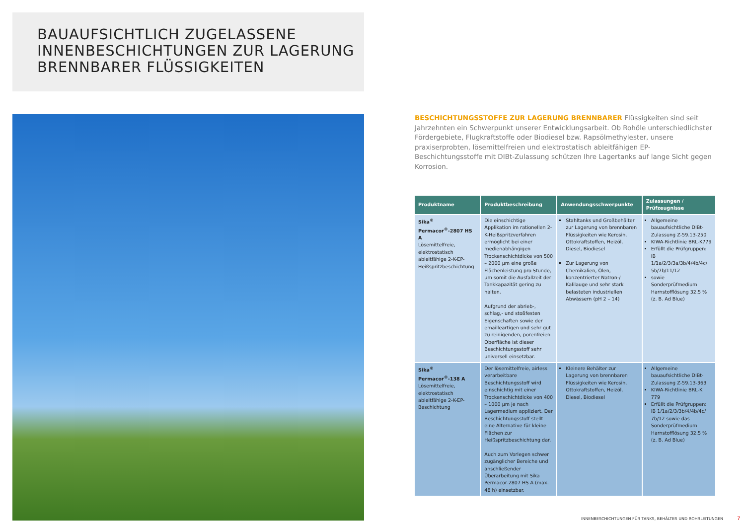BAUAUFSICHTLICH ZUGELASSENE
INNENBESCHICHTUNGEN ZUR LAGERUNG
BRENNBARER FLÜSSIGKEITEN
BESCHICHTUNGSSTOFFE ZUR LAGERUNG BRENNBARER Flüssigkeiten sind seit Jahrzehnten ein Schwerpunkt unserer Entwicklungsarbeit. Ob Rohöle unterschiedlichster Fördergebiete, Flugkraftstoffe oder Biodiesel bzw. Rapsölmethylester, unsere praxiserprobten, lösemittelfreien und elektrostatisch ableitfähigen EP-Beschichtungsstoffe mit DIBt-Zulassung schützen Ihre Lagertanks auf lange Sicht gegen Korrosion.
| Produktname | Produktbeschreibung | Anwendungsschwerpunkte | Zulassungen / Prüfzeugnisse |
| --- | --- | --- | --- |
| Sika<sup>®</sup> Permacor<sup>®</sup>-2807 HS A Lösemittelfreie, elektrostatisch ableitfähige 2-K-EP-Heißspritzbeschichtung | Die einschichtige Applikation im rationellen 2-K-Heißspritzverfahren ermöglicht bei einer medienabhängigen Trockenschichtdicke von 500 – 2000 µm eine große Flächenleistung pro Stunde, um somit die Ausfallzeit der Tankkapazität gering zu halten. Aufgrund der abrieb-, schlag,- und stoßfesten Eigenschaften sowie der emailleartigen und sehr gut zu reinigenden, porenfreien Oberfläche ist dieser Beschichtungsstoff sehr universell einsetzbar. | Stahltanks und Großbehälter zur Lagerung von brennbaren Flüssigkeiten wie Kerosin, Ottokraftstoffen, Heizöl, Diesel, Biodiesel Zur Lagerung von Chemikalien, Ölen, konzentrierter Natron-/ Kalilauge und sehr stark belasteten industriellen Abwässern (pH 2 – 14) | Allgemeine bauaufsichtliche DIBt-Zulassung Z-59.13-250 KIWA-Richtlinie BRL-K779 Erfüllt die Prüfgruppen: IB 1/1a/2/3/3a/3b/4/4b/4c/ 5b/7b/11/12 sowie Sonderprüfmedium Harnstofflösung 32,5 % (z. B. Ad Blue) |
| Sika<sup>®</sup> Permacor<sup>®</sup>-138 A Lösemittelfreie, elektrostatisch ableitfähige 2-K-EP-Beschichtung | Der lösemittelfreie, airless verarbeitbare Beschichtungsstoff wird einschichtig mit einer Trockenschichtdicke von 400 – 1000 µm je nach Lagermedium appliziert. Der Beschichtungsstoff stellt eine Alternative für kleine Flächen zur Heißspritzbeschichtung dar. Auch zum Vorlegen schwer zugänglicher Bereiche und anschließender Überarbeitung mit Sika Permacor-2807 HS A (max. 48 h) einsetzbar. | Kleinere Behälter zur Lagerung von brennbaren Flüssigkeiten wie Kerosin, Ottokraftstoffen, Heizöl, Diesel, Biodiesel | Allgemeine bauaufsichtliche DIBt-Zulassung Z-59.13-363 KIWA-Richtlinie BRL-K 779 Erfüllt die Prüfgruppen: IB 1/1a/2/3/3b/4/4b/4c/ 7b/12 sowie das Sonderprüfmedium Harnstofflösung 32,5 % (z. B. Ad Blue) |
INNENBESCHICHTUNGEN FÜR TANKS, BEHÄLTER UND ROHRLEITUNGEN
7